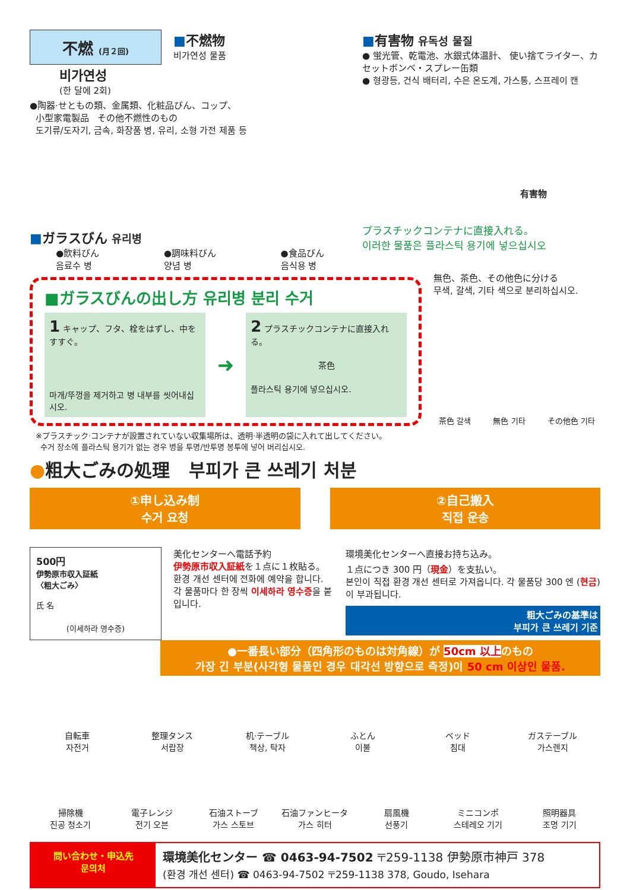不燃 (月２回)
■不燃物
비가연성 물품
비가연성
(한 달에 2회)
●陶器·せともの類、金属類、化粧品びん、コップ、
小型家電製品 その他不燃性のもの
도기류/도자기, 금속, 화장품 병, 유리, 소형 가전 제품 등
■ガラスびん 유리병
●飲料びん
음료수 병
●調味料びん
양념 병
●食品びん
음식용 병
■有害物 유독성 물질
● 蛍光管、乾電池、水銀式体温計、 使い捨てライター、カセットボンベ・スプレー缶類
● 형광등, 건식 배터리, 수은 온도계, 가스통, 스프레이 캔
有害物
プラスチックコンテナに直接入れる。
이러한 물품은 플라스틱 용기에 넣으십시오
■ガラスびんの出し方 유리병 분리 수거
1 キャップ、フタ、栓をはずし、中をすすぐ。
마개/뚜껑을 제거하고 병 내부를 씻어내십시오.
➜
2 プラスチックコンテナに直接入れる。
茶色
플라스틱 용기에 넣으십시오.
無色、茶色、その他色に分ける
무색, 갈색, 기타 색으로 분리하십시오.
茶色 갈색 無色 기타 その他色 기타
※プラスチック·コンテナが設置されていない収集場所は、透明·半透明の袋に入れて出してください。
수거 장소에 플라스틱 용기가 없는 경우 병을 투명/반투명 봉투에 넣어 버리십시오.
●粗大ごみの処理 부피가 큰 쓰레기 처분
①申し込み制
수거 요청
②自己搬入
직접 운송
500円
伊勢原市収入証紙
〈粗大ごみ〉
氏 名
(이세하라 영수증)
美化センターへ電話予約
伊勢原市収入証紙を１点に１枚貼る。
환경 개선 센터에 전화에 예약을 합니다. 각 물품마다 한 장씩 이세하라 영수증을 붙입니다.
環境美化センターへ直接お持ち込み。
１点につき 300 円（現金）を支払い。
본인이 직접 환경 개선 센터로 가져옵니다. 각 물품당 300 엔 (현금) 이 부과됩니다.
粗大ごみの基準は
부피가 큰 쓰레기 기준
●一番長い部分（四角形のものは対角線）が 50cm 以上のもの
가장 긴 부분(사각형 물품인 경우 대각선 방향으로 측정)이 50 cm 이상인 물품.
自転車
자전거
整理タンス
서랍장
机·テーブル
책상, 탁자
ふとん
이불
ベッド
침대
ガステーブル
가스렌지
掃除機
진공 청소기
電子レンジ
전기 오븐
石油ストーブ
가스 스토브
石油ファンヒータ
가스 히터
扇風機
선풍기
ミニコンポ
스테레오 기기
照明器具
조명 기기
問い合わせ・申込先
문의처
環境美化センター ☎ 0463-94-7502 〒259-1138 伊勢原市神戸 378
(환경 개선 센터) ☎ 0463-94-7502 〒259-1138 378, Goudo, Isehara